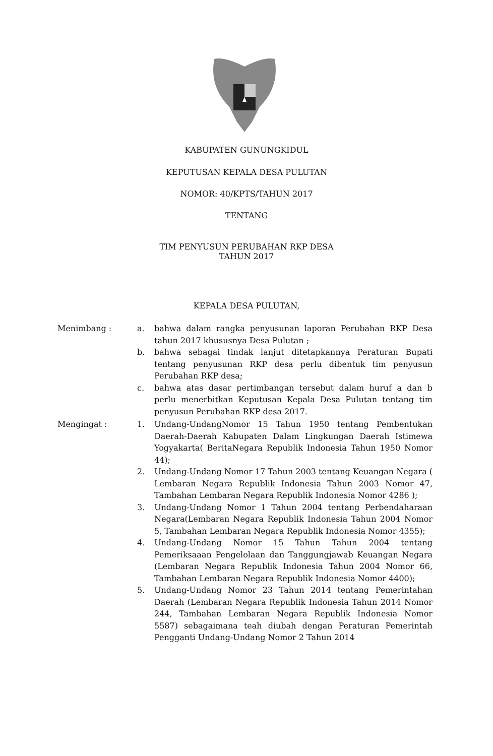KABUPATEN GUNUNGKIDUL
KEPUTUSAN KEPALA DESA PULUTAN
NOMOR: 40/KPTS/TAHUN 2017
TENTANG
TIM PENYUSUN PERUBAHAN RKP DESA
TAHUN 2017
KEPALA DESA PULUTAN,
Menimbang : a. bahwa dalam rangka penyusunan laporan Perubahan RKP Desa tahun 2017 khususnya Desa Pulutan ;
b. bahwa sebagai tindak lanjut ditetapkannya Peraturan Bupati tentang penyusunan RKP desa perlu dibentuk tim penyusun Perubahan RKP desa;
c. bahwa atas dasar pertimbangan tersebut dalam huruf a dan b perlu menerbitkan Keputusan Kepala Desa Pulutan tentang tim penyusun Perubahan RKP desa 2017.
Mengingat : 1. Undang-UndangNomor 15 Tahun 1950 tentang Pembentukan Daerah-Daerah Kabupaten Dalam Lingkungan Daerah Istimewa Yogyakarta( BeritaNegara Republik Indonesia Tahun 1950 Nomor 44);
2. Undang-Undang Nomor 17 Tahun 2003 tentang Keuangan Negara ( Lembaran Negara Republik Indonesia Tahun 2003 Nomor 47, Tambahan Lembaran Negara Republik Indonesia Nomor 4286 );
3. Undang-Undang Nomor 1 Tahun 2004 tentang Perbendaharaan Negara(Lembaran Negara Republik Indonesia Tahun 2004 Nomor 5, Tambahan Lembaran Negara Republik Indonesia Nomor 4355);
4. Undang-Undang Nomor 15 Tahun Tahun 2004 tentang Pemeriksaaan Pengelolaan dan Tanggungjawab Keuangan Negara (Lembaran Negara Republik Indonesia Tahun 2004 Nomor 66, Tambahan Lembaran Negara Republik Indonesia Nomor 4400);
5. Undang-Undang Nomor 23 Tahun 2014 tentang Pemerintahan Daerah (Lembaran Negara Republik Indonesia Tahun 2014 Nomor 244, Tambahan Lembaran Negara Republik Indonesia Nomor 5587) sebagaimana teah diubah dengan Peraturan Pemerintah Pengganti Undang-Undang Nomor 2 Tahun 2014